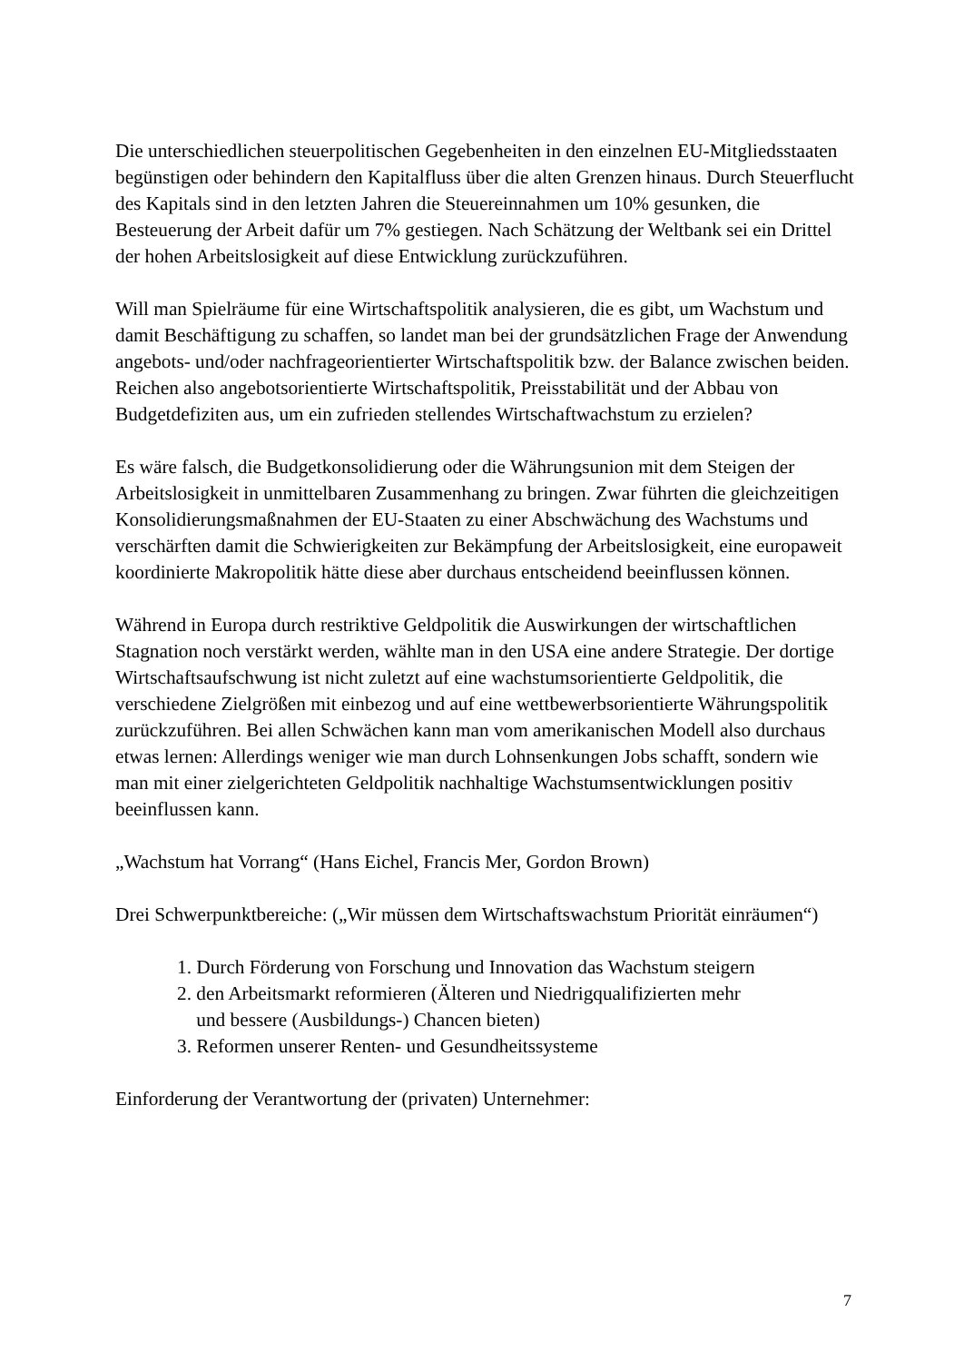Die unterschiedlichen steuerpolitischen Gegebenheiten in den einzelnen EU-Mitgliedsstaaten begünstigen oder behindern den Kapitalfluss über die alten Grenzen hinaus. Durch Steuerflucht des Kapitals sind in den letzten Jahren die Steuereinnahmen um 10% gesunken, die Besteuerung der Arbeit dafür um 7% gestiegen. Nach Schätzung der Weltbank sei ein Drittel der hohen Arbeitslosigkeit auf diese Entwicklung zurückzuführen.
Will man Spielräume für eine Wirtschaftspolitik analysieren, die es gibt, um Wachstum und damit Beschäftigung zu schaffen, so landet man bei der grundsätzlichen Frage der Anwendung angebots- und/oder nachfrageorientierter Wirtschaftspolitik bzw. der Balance zwischen beiden. Reichen also angebotsorientierte Wirtschaftspolitik, Preisstabilität und der Abbau von Budgetdefiziten aus, um ein zufrieden stellendes Wirtschaftwachstum zu erzielen?
Es wäre falsch, die Budgetkonsolidierung oder die Währungsunion mit dem Steigen der Arbeitslosigkeit in unmittelbaren Zusammenhang zu bringen. Zwar führten die gleichzeitigen Konsolidierungsmaßnahmen der EU-Staaten zu einer Abschwächung des Wachstums und verschärften damit die Schwierigkeiten zur Bekämpfung der Arbeitslosigkeit, eine europaweit koordinierte Makropolitik hätte diese aber durchaus entscheidend beeinflussen können.
Während in Europa durch restriktive Geldpolitik die Auswirkungen der wirtschaftlichen Stagnation noch verstärkt werden, wählte man in den USA eine andere Strategie. Der dortige Wirtschaftsaufschwung ist nicht zuletzt auf eine wachstumsorientierte Geldpolitik, die verschiedene Zielgrößen mit einbezog und auf eine wettbewerbsorientierte Währungspolitik zurückzuführen. Bei allen Schwächen kann man vom amerikanischen Modell also durchaus etwas lernen: Allerdings weniger wie man durch Lohnsenkungen Jobs schafft, sondern wie man mit einer zielgerichteten Geldpolitik nachhaltige Wachstumsentwicklungen positiv beeinflussen kann.
„Wachstum hat Vorrang“ (Hans Eichel, Francis Mer, Gordon Brown)
Drei Schwerpunktbereiche: („Wir müssen dem Wirtschaftswachstum Priorität einräumen“)
1. Durch Förderung von Forschung und Innovation das Wachstum steigern
2. den Arbeitsmarkt reformieren (Älteren und Niedrigqualifizierten mehr
und bessere (Ausbildungs-) Chancen bieten)
3. Reformen unserer Renten- und Gesundheitssysteme
Einforderung der Verantwortung der (privaten) Unternehmer:
7